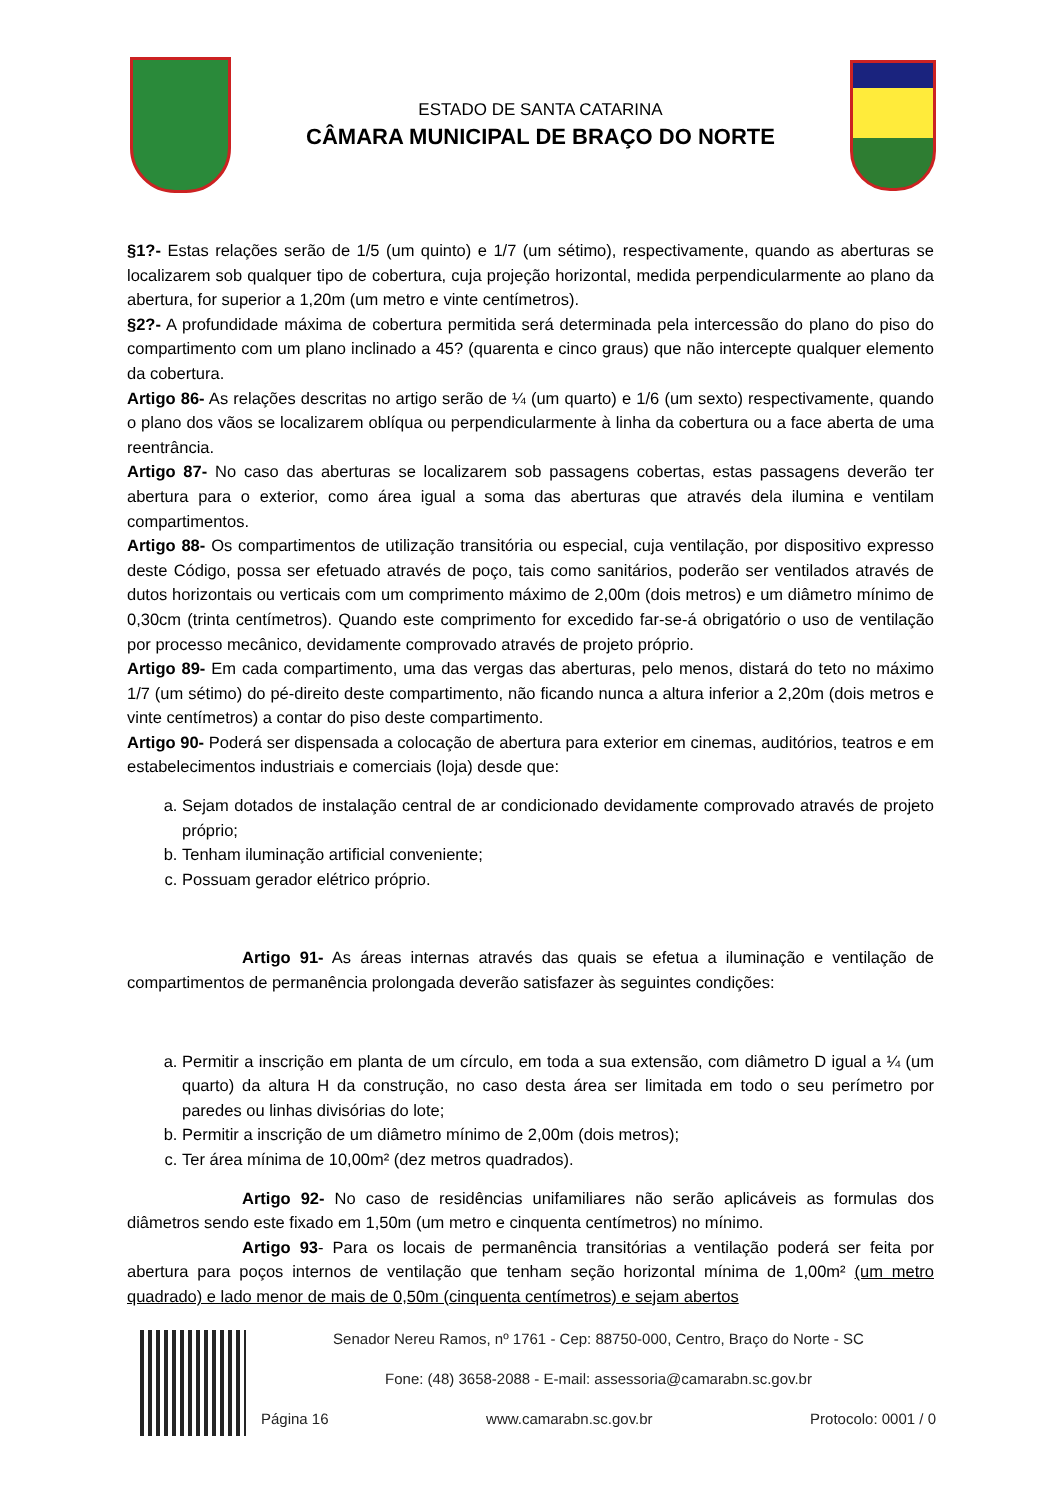ESTADO DE SANTA CATARINA
CÂMARA MUNICIPAL DE BRAÇO DO NORTE
§1?- Estas relações serão de 1/5 (um quinto) e 1/7 (um sétimo), respectivamente, quando as aberturas se localizarem sob qualquer tipo de cobertura, cuja projeção horizontal, medida perpendicularmente ao plano da abertura, for superior a 1,20m (um metro e vinte centímetros).
§2?- A profundidade máxima de cobertura permitida será determinada pela intercessão do plano do piso do compartimento com um plano inclinado a 45? (quarenta e cinco graus) que não intercepte qualquer elemento da cobertura.
Artigo 86- As relações descritas no artigo serão de ¼ (um quarto) e 1/6 (um sexto) respectivamente, quando o plano dos vãos se localizarem oblíqua ou perpendicularmente à linha da cobertura ou a face aberta de uma reentrância.
Artigo 87- No caso das aberturas se localizarem sob passagens cobertas, estas passagens deverão ter abertura para o exterior, como área igual a soma das aberturas que através dela ilumina e ventilam compartimentos.
Artigo 88- Os compartimentos de utilização transitória ou especial, cuja ventilação, por dispositivo expresso deste Código, possa ser efetuado através de poço, tais como sanitários, poderão ser ventilados através de dutos horizontais ou verticais com um comprimento máximo de 2,00m (dois metros) e um diâmetro mínimo de 0,30cm (trinta centímetros). Quando este comprimento for excedido far-se-á obrigatório o uso de ventilação por processo mecânico, devidamente comprovado através de projeto próprio.
Artigo 89- Em cada compartimento, uma das vergas das aberturas, pelo menos, distará do teto no máximo 1/7 (um sétimo) do pé-direito deste compartimento, não ficando nunca a altura inferior a 2,20m (dois metros e vinte centímetros) a contar do piso deste compartimento.
Artigo 90- Poderá ser dispensada a colocação de abertura para exterior em cinemas, auditórios, teatros e em estabelecimentos industriais e comerciais (loja) desde que:
a. Sejam dotados de instalação central de ar condicionado devidamente comprovado através de projeto próprio;
b. Tenham iluminação artificial conveniente;
c. Possuam gerador elétrico próprio.
Artigo 91- As áreas internas através das quais se efetua a iluminação e ventilação de compartimentos de permanência prolongada deverão satisfazer às seguintes condições:
a. Permitir a inscrição em planta de um círculo, em toda a sua extensão, com diâmetro D igual a ¼ (um quarto) da altura H da construção, no caso desta área ser limitada em todo o seu perímetro por paredes ou linhas divisórias do lote;
b. Permitir a inscrição de um diâmetro mínimo de 2,00m (dois metros);
c. Ter área mínima de 10,00m² (dez metros quadrados).
Artigo 92- No caso de residências unifamiliares não serão aplicáveis as formulas dos diâmetros sendo este fixado em 1,50m (um metro e cinquenta centímetros) no mínimo.
Artigo 93- Para os locais de permanência transitórias a ventilação poderá ser feita por abertura para poços internos de ventilação que tenham seção horizontal mínima de 1,00m² (um metro quadrado) e lado menor de mais de 0,50m (cinquenta centímetros) e sejam abertos
Senador Nereu Ramos, nº 1761 - Cep: 88750-000, Centro, Braço do Norte - SC
Fone: (48) 3658-2088 - E-mail: assessoria@camarabn.sc.gov.br
Página 16 www.camarabn.sc.gov.br Protocolo: 0001 / 0